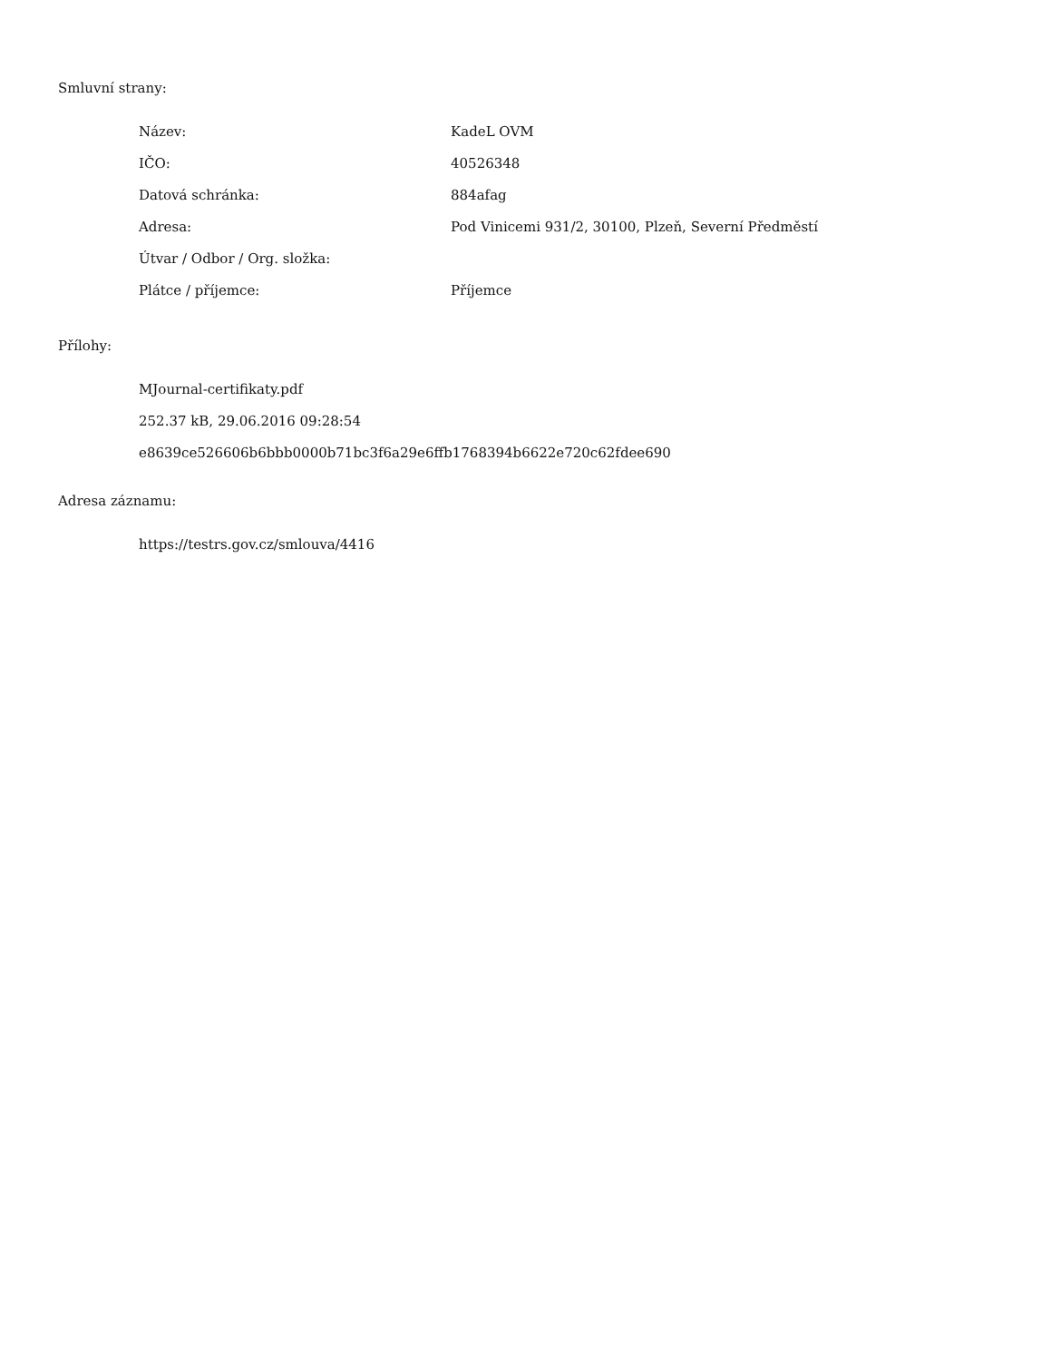Smluvní strany:
| Název: | KadeL OVM |
| IČO: | 40526348 |
| Datová schránka: | 884afag |
| Adresa: | Pod Vinicemi 931/2, 30100, Plzeň, Severní Předměstí |
| Útvar / Odbor / Org. složka: | |
| Plátce / příjemce: | Příjemce |
Přílohy:
MJournal-certifikaty.pdf
252.37 kB, 29.06.2016 09:28:54
e8639ce526606b6bbb0000b71bc3f6a29e6ffb1768394b6622e720c62fdee690
Adresa záznamu:
https://testrs.gov.cz/smlouva/4416